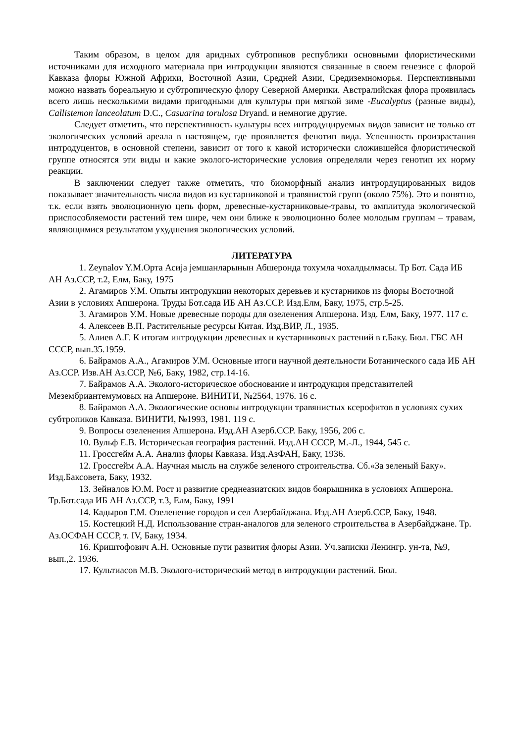Таким образом, в целом для аридных субтропиков республики основными флористическими источниками для исходного материала при интродукции являются связанные в своем генезисе с флорой Кавказа флоры Южной Африки, Восточной Азии, Средней Азии, Средиземноморья. Перспективными можно назвать бореальную и субтропическую флору Северной Америки. Австралийская флора проявилась всего лишь несколькими видами пригодными для культуры при мягкой зиме -Eucalyptus (разные виды), Callistemon lanceolatum D.C., Casuarina torulosa Dryand. и немногие другие.
Следует отметить, что перспективность культуры всех интродуцируемых видов зависит не только от экологических условий ареала в настоящем, где проявляется фенотип вида. Успешность произрастания интродуцентов, в основной степени, зависит от того к какой исторически сложившейся флористической группе относятся эти виды и какие эколого-исторические условия определяли через генотип их норму реакции.
В заключении следует также отметить, что биоморфный анализ интрордуцированных видов показывает значительность числа видов из кустарниковой и травянистой групп (около 75%). Это и понятно, т.к. если взять эволюционную цепь форм, древесные-кустарниковые-травы, то амплитуда экологической приспособляемости растений тем шире, чем они ближе к эволюционно более молодым группам – травам, являющимися результатом ухудшения экологических условий.
ЛИТЕРАТУРА
1. Zeynalov Y.M.Орта Асиjа jемшанларынын Абшеронда тохумла чохалдылмасы. Тр Бот. Сада ИБ АН Аз.ССР, т.2, Елм, Баку, 1975
2. Агамиров У.М. Опыты интродукции некоторых деревьев и кустарников из флоры Восточной Азии в условиях Апшерона. Труды Бот.сада ИБ АН Аз.ССР. Изд.Елм, Баку, 1975, стр.5-25.
3. Агамиров У.М. Новые древесные породы для озеленения Апшерона. Изд. Елм, Баку, 1977. 117 с.
4. Алексеев В.П. Растительные ресурсы Китая. Изд.ВИР, Л., 1935.
5. Алиев А.Г. К итогам интродукции древесных и кустарниковых растений в г.Баку. Бюл. ГБС АН СССР, вып.35.1959.
6. Байрамов А.А., Агамиров У.М. Основные итоги научной деятельности Ботанического сада ИБ АН Аз.ССР. Изв.АН Аз.ССР, №6, Баку, 1982, стр.14-16.
7. Байрамов А.А. Эколого-историческое обоснование и интродукция представителей Мезембриантемумовых на Апшероне. ВИНИТИ, №2564, 1976. 16 с.
8. Байрамов А.А. Экологические основы интродукции травянистых ксерофитов в условиях сухих субтропиков Кавказа. ВИНИТИ, №1993, 1981. 119 с.
9. Вопросы озеленения Апшерона. Изд.АН Азерб.ССР. Баку, 1956, 206 с.
10. Вульф Е.В. Историческая география растений. Изд.АН СССР, М.-Л., 1944, 545 с.
11. Гроссгейм А.А. Анализ флоры Кавказа. Изд.АзФАН, Баку, 1936.
12. Гроссгейм А.А. Научная мысль на службе зеленого строительства. Сб.«За зеленый Баку». Изд.Баксовета, Баку, 1932.
13. Зейналов Ю.М. Рост и развитие среднеазиатских видов боярышника в условиях Апшерона. Тр.Бот.сада ИБ АН Аз.ССР, т.3, Елм, Баку, 1991
14. Кадыров Г.М. Озеленение городов и сел Азербайджана. Изд.АН Азерб.ССР, Баку, 1948.
15. Костецкий Н.Д. Использование стран-аналогов для зеленого строительства в Азербайджане. Тр. Аз.ОСФАН СССР, т. IV, Баку, 1934.
16. Криштофович А.Н. Основные пути развития флоры Азии. Уч.записки Ленингр. ун-та, №9, вып.,2. 1936.
17. Культиасов М.В. Эколого-исторический метод в интродукции растений. Бюл.